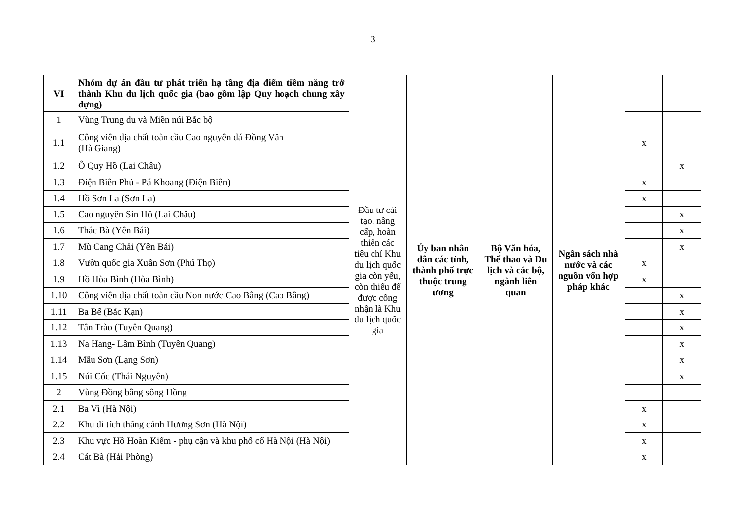3
| VI | Nhóm dự án đầu tư phát triển hạ tầng địa điểm tiềm năng trở thành Khu du lịch quốc gia (bao gồm lập Quy hoạch chung xây dựng) | Đầu tư cải tạo, nâng cấp, hoàn thiện các tiêu chí Khu du lịch quốc gia còn yếu, còn thiếu để được công nhận là Khu du lịch quốc gia | Ủy ban nhân dân các tỉnh, thành phố trực thuộc trung ương | Bộ Văn hóa, Thể thao và Du lịch và các bộ, ngành liên quan | Ngân sách nhà nước và các nguồn vốn hợp pháp khác | | |
| 1 | Vùng Trung du và Miền núi Bắc bộ | | | | | | |
| 1.1 | Công viên địa chất toàn cầu Cao nguyên đá Đồng Văn (Hà Giang) | | | | | x | |
| 1.2 | Ô Quy Hồ (Lai Châu) | | | | | | x |
| 1.3 | Điện Biên Phủ - Pá Khoang (Điện Biên) | | | | | x | |
| 1.4 | Hồ Sơn La (Sơn La) | | | | | x | |
| 1.5 | Cao nguyên Sìn Hồ (Lai Châu) | | | | | | x |
| 1.6 | Thác Bà (Yên Bái) | | | | | | x |
| 1.7 | Mù Cang Chải (Yên Bái) | | | | | | x |
| 1.8 | Vườn quốc gia Xuân Sơn (Phú Thọ) | | | | | x | |
| 1.9 | Hồ Hòa Bình (Hòa Bình) | | | | | x | |
| 1.10 | Công viên địa chất toàn cầu Non nước Cao Bằng (Cao Bằng) | | | | | | x |
| 1.11 | Ba Bể (Bắc Kạn) | | | | | | x |
| 1.12 | Tân Trào (Tuyên Quang) | | | | | | x |
| 1.13 | Na Hang- Lâm Bình (Tuyên Quang) | | | | | | x |
| 1.14 | Mẫu Sơn (Lạng Sơn) | | | | | | x |
| 1.15 | Núi Cốc (Thái Nguyên) | | | | | | x |
| 2 | Vùng Đồng bằng sông Hồng | | | | | | |
| 2.1 | Ba Vì (Hà Nội) | | | | | x | |
| 2.2 | Khu di tích thắng cảnh Hương Sơn (Hà Nội) | | | | | x | |
| 2.3 | Khu vực Hồ Hoàn Kiếm - phụ cận và khu phố cổ Hà Nội (Hà Nội) | | | | | x | |
| 2.4 | Cát Bà (Hải Phòng) | | | | | x | |